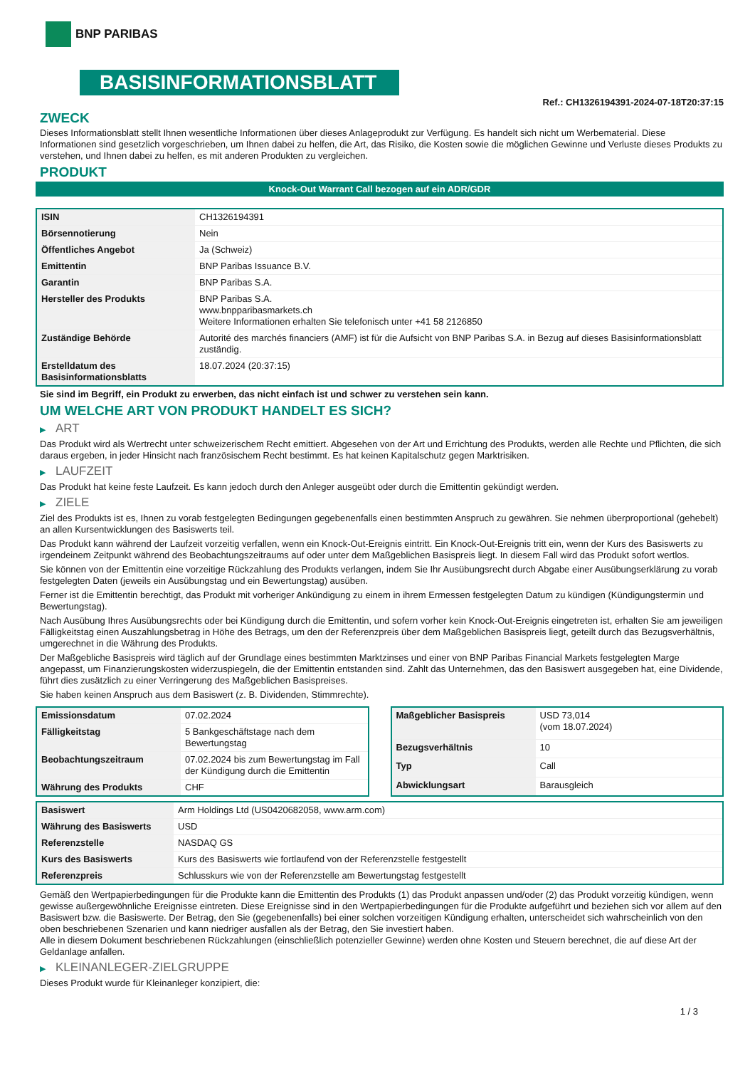BNP PARIBAS
BASISINFORMATIONSBLATT
Ref.: CH1326194391-2024-07-18T20:37:15
ZWECK
Dieses Informationsblatt stellt Ihnen wesentliche Informationen über dieses Anlageprodukt zur Verfügung. Es handelt sich nicht um Werbematerial. Diese Informationen sind gesetzlich vorgeschrieben, um Ihnen dabei zu helfen, die Art, das Risiko, die Kosten sowie die möglichen Gewinne und Verluste dieses Produkts zu verstehen, und Ihnen dabei zu helfen, es mit anderen Produkten zu vergleichen.
PRODUKT
Knock-Out Warrant Call bezogen auf ein ADR/GDR
| ISIN | CH1326194391 |
| Börsennotierung | Nein |
| Öffentliches Angebot | Ja (Schweiz) |
| Emittentin | BNP Paribas Issuance B.V. |
| Garantin | BNP Paribas S.A. |
| Hersteller des Produkts | BNP Paribas S.A. www.bnpparibasmarkets.ch Weitere Informationen erhalten Sie telefonisch unter +41 58 2126850 |
| Zuständige Behörde | Autorité des marchés financiers (AMF) ist für die Aufsicht von BNP Paribas S.A. in Bezug auf dieses Basisinformationsblatt zuständig. |
| Erstelldatum des Basisinformationsblatts | 18.07.2024 (20:37:15) |
Sie sind im Begriff, ein Produkt zu erwerben, das nicht einfach ist und schwer zu verstehen sein kann.
UM WELCHE ART VON PRODUKT HANDELT ES SICH?
▶ ART
Das Produkt wird als Wertrecht unter schweizerischem Recht emittiert. Abgesehen von der Art und Errichtung des Produkts, werden alle Rechte und Pflichten, die sich daraus ergeben, in jeder Hinsicht nach französischem Recht bestimmt. Es hat keinen Kapitalschutz gegen Marktrisiken.
▶ LAUFZEIT
Das Produkt hat keine feste Laufzeit. Es kann jedoch durch den Anleger ausgeübt oder durch die Emittentin gekündigt werden.
▶ ZIELE
Ziel des Produkts ist es, Ihnen zu vorab festgelegten Bedingungen gegebenenfalls einen bestimmten Anspruch zu gewähren. Sie nehmen überproportional (gehebelt) an allen Kursentwicklungen des Basiswerts teil.
Das Produkt kann während der Laufzeit vorzeitig verfallen, wenn ein Knock-Out-Ereignis eintritt. Ein Knock-Out-Ereignis tritt ein, wenn der Kurs des Basiswerts zu irgendeinem Zeitpunkt während des Beobachtungszeitraums auf oder unter dem Maßgeblichen Basispreis liegt. In diesem Fall wird das Produkt sofort wertlos.
Sie können von der Emittentin eine vorzeitige Rückzahlung des Produkts verlangen, indem Sie Ihr Ausübungsrecht durch Abgabe einer Ausübungserklärung zu vorab festgelegten Daten (jeweils ein Ausübungstag und ein Bewertungstag) ausüben.
Ferner ist die Emittentin berechtigt, das Produkt mit vorheriger Ankündigung zu einem in ihrem Ermessen festgelegten Datum zu kündigen (Kündigungstermin und Bewertungstag).
Nach Ausübung Ihres Ausübungsrechts oder bei Kündigung durch die Emittentin, und sofern vorher kein Knock-Out-Ereignis eingetreten ist, erhalten Sie am jeweiligen Fälligkeitstag einen Auszahlungsbetrag in Höhe des Betrags, um den der Referenzpreis über dem Maßgeblichen Basispreis liegt, geteilt durch das Bezugsverhältnis, umgerechnet in die Währung des Produkts.
Der Maßgebliche Basispreis wird täglich auf der Grundlage eines bestimmten Marktzinses und einer von BNP Paribas Financial Markets festgelegten Marge angepasst, um Finanzierungskosten widerzuspiegeln, die der Emittentin entstanden sind. Zahlt das Unternehmen, das den Basiswert ausgegeben hat, eine Dividende, führt dies zusätzlich zu einer Verringerung des Maßgeblichen Basispreises.
Sie haben keinen Anspruch aus dem Basiswert (z. B. Dividenden, Stimmrechte).
| Emissionsdatum | 07.02.2024 |
| Fälligkeitstag | 5 Bankgeschäftstage nach dem Bewertungstag |
| Beobachtungszeitraum | 07.02.2024 bis zum Bewertungstag im Fall der Kündigung durch die Emittentin |
| Währung des Produkts | CHF |
| Maßgeblicher Basispreis | USD 73,014 (vom 18.07.2024) |
| Bezugsverhältnis | 10 |
| Typ | Call |
| Abwicklungsart | Barausgleich |
| Basiswert | Arm Holdings Ltd (US0420682058, www.arm.com) |
| Währung des Basiswerts | USD |
| Referenzstelle | NASDAQ GS |
| Kurs des Basiswerts | Kurs des Basiswerts wie fortlaufend von der Referenzstelle festgestellt |
| Referenzpreis | Schlusskurs wie von der Referenzstelle am Bewertungstag festgestellt |
Gemäß den Wertpapierbedingungen für die Produkte kann die Emittentin des Produkts (1) das Produkt anpassen und/oder (2) das Produkt vorzeitig kündigen, wenn gewisse außergewöhnliche Ereignisse eintreten. Diese Ereignisse sind in den Wertpapierbedingungen für die Produkte aufgeführt und beziehen sich vor allem auf den Basiswert bzw. die Basiswerte. Der Betrag, den Sie (gegebenenfalls) bei einer solchen vorzeitigen Kündigung erhalten, unterscheidet sich wahrscheinlich von den oben beschriebenen Szenarien und kann niedriger ausfallen als der Betrag, den Sie investiert haben.
Alle in diesem Dokument beschriebenen Rückzahlungen (einschließlich potenzieller Gewinne) werden ohne Kosten und Steuern berechnet, die auf diese Art der Geldanlage anfallen.
▶ KLEINANLEGER-ZIELGRUPPE
Dieses Produkt wurde für Kleinanleger konzipiert, die:
1 / 3